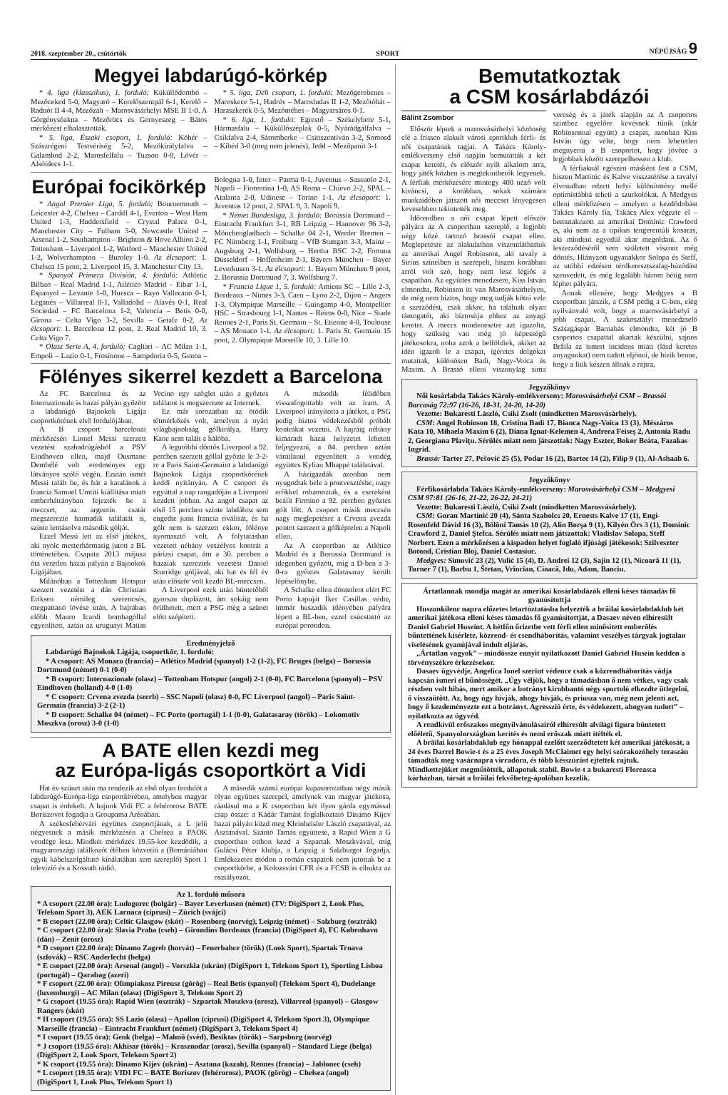2018. szeptember 20., csütörtök SPORT NÉPÚJSÁG 9
Megyei labdarúgó-körkép
* 4. liga (klasszikus), 1. forduló: Küküllődombó – Mezőceked 5-0, Magyaró – Kerelőszentpál 6-1, Kerelő – Radnót II 4-4, Mezőzáh – Marosvásárhelyi MSE II 1-0. A Görgénysóakna – Mezőrücs és Gernyeszeg – Bátos mérkőzést elhalasztották.
* 5. liga, Északi csoport, 1. forduló: Köhér – Szászrégeni Testvériség 5-2, Mezőkirályfalva – Galambod 2-2, Marosfelfalu – Tuzson 0-0, Lövér – Alsóidecs 1-1.
* 5. liga, Déli csoport, 1. forduló: Mezőgerebenes – Maroskece 5-1, Hadrév – Marosludas II 1-2, Mezőtóhát – Haraszkerék 0-5, Mezőméhes – Magyarsáros 0-1.
* 6. liga, 1. forduló: Egrestő – Székelybere 5-1, Hármasfalu – Küküllőszéplak 0-5, Nyárádgálfalva – Csíkfalva 2-4, Sáromberke – Csittszentiván 3-2, Somosd – Kibéd 3-0 (meg nem jelenés), Jedd – Mezőpanit 3-1
Európai focikörkép
* Angol Premier Liga, 5. forduló: Bournemouth – Leicester 4-2, Chelsea – Cardiff 4-1, Everton – West Ham United 1-3, Huddersfield – Crystal Palace 0-1, Manchester City – Fulham 3-0, Newcastle United – Arsenal 1-2, Southampton – Brighton & Hove Albion 2-2, Tottenham – Liverpool 1-2, Watford – Manchester United 1-2, Wolverhampton – Burnley 1-0. Az élcsoport: 1. Chelsea 15 pont, 2. Liverpool 15, 3. Manchester City 13.
* Spanyol Primera División, 4. forduló: Athletic Bilbao – Real Madrid 1-1, Atlético Madrid – Eibar 1-1, Espanyol – Levante 1-0, Huesca – Rayo Vallecano 0-1, Leganés – Villarreal 0-1, Valladolid – Alavés 0-1, Real Sociedad – FC Barcelona 1-2, Valencia – Betis 0-0, Girona – Celta Vigo 3-2, Sevilla – Getafe 0-2. Az élcsoport: 1. Barcelona 12 pont, 2. Real Madrid 10, 3. Celta Vigo 7.
* Olasz Serie A, 4. forduló: Cagliari – AC Milan 1-1, Empoli – Lazio 0-1, Frosinone – Sampdoria 0-5, Genoa – Bologna 1-0, Inter – Parma 0-1, Juventus – Sassuolo 2-1, Napoli – Fiorentina 1-0, AS Roma – Chievo 2-2, SPAL – Atalanta 2-0, Udinese – Torino 1-1. Az élcsoport: 1. Juventus 12 pont, 2. SPAL 9, 3. Napoli 9.
* Német Bundesliga, 3. forduló: Borussia Dortmund – Eintracht Frankfurt 3-1, RB Leipzig – Hannover 96 3-2, Mönchengladbach – Schalke 04 2-1, Werder Bremen – FC Nürnberg 1-1, Freiburg – VfB Stuttgart 3-3, Mainz – Augsburg 2-1, Wolfsburg – Hertha BSC 2-2, Fortuna Düsseldorf – Hoffenheim 2-1, Bayern München – Bayer Leverkusen 3-1. Az élcsoport: 1. Bayern München 9 pont, 2. Borussia Dortmund 7, 3. Wolfsburg 7.
* Francia Ligue 1, 5. forduló: Amiens SC – Lille 2-3, Bordeaux – Nimes 3-3, Caen – Lyon 2-2, Dijon – Angers 1-3, Olympique Marseille – Guingamp 4-0, Montpellier HSC – Strasbourg 1-1, Nantes – Reims 0-0, Nice – Stade Rennes 2-1, Paris St. Germain – St. Etienne 4-0, Toulouse – AS Monaco 1-1. Az élcsoport: 1. Paris St. Germain 15 pont, 2. Olympique Marseille 10, 3. Lille 10.
Fölényes sikerrel kezdett a Barcelona
Az FC Barcelona és az Internazionale is hazai pályán győzött a labdarúgó Bajnokok Ligája csoportkörének első fordulójában.
A B csoport barcelonai mérkőzésén Lionel Messi szerzett vezetést szabadrúgásból a PSV Eindhoven ellen, majd Ousmane Dembélé volt eredményes egy látványos szóló végén. Ezután ismét Messi talált be, és bár a katalánok a francia Samuel Umtiti kiállítása miatt emberhátrányban fejezték be a meccset, az argentin csatár megszerezte harmadik találatát is, szinte lemásolva második gólját.
Ezzel Messi lett az első játékos, aki nyolc mesterhármasig jutott a BL történetében. Csapata 2013 májusa óta veretlen hazai pályán a Bajnokok Ligájában.
Milánóban a Tottenham Hotspur szerzett vezetést a dán Christian Eriksen némileg szerencsés, megpattanó lövése után. A hajrában előbb Mauro Icardi bombagóllal egyenlített, aztán az uruguayi Matias Vecino egy szöglet után a győztes találatot is megszerezte az Internek.
Ez már sorozatban az ötödik tétmérkőzés volt, amelyen a nyári világbajnokság gólkirálya, Harry Kane nem talált a hálóba.
A legutóbbi döntős Liverpool a 92. percben szerzett góllal győzte le 3-2-re a Paris Saint-Germaint a labdarúgó Bajnokok Ligája csoportkörének keddi nyitányán. A C csoport és egyúttal a nap rangadóján a Liverpool kezdett jobban. Az angol csapat az első 15 percben szinte labdához sem engedte jutni francia riválisát, és ha gólt nem is szerzett ekkor, fölénye nyomasztó volt. A folytatásban vezetett néhány veszélyes kontrát a párizsi csapat, ám a 30. percben a hazaiak szereztek vezetést Daniel Sturridge góljával, aki hat és fél év után először volt kezdő BL-meccsen.
A Liverpool ezek után büntetőből gyorsan duplázott, ám sokáig nem örülhetett, mert a PSG még a szünet előtt szépített.
A második félidőben visszafogottabb volt az iram. A Liverpool irányította a játékot, a PSG pedig biztos védekezésből próbált kontrákat vezetni. A hajráig néhány kimaradt hazai helyzetet lehetett feljegyezni, a 84. percben aztán váratlanul egyenlített a vendég együttes Kylian Mbappé találatával.
A házigazdák azonban nem nyugodtak bele a pontvesztésbe, nagy erőkkel rohamoztak, és a csereként beállt Firmino a 92. percben győztes gólt lőtt. A csoport másik meccsén nagy meglepetésre a Crvena zvezda pontot szerzett a gólképtelen a Napoli ellen.
Az A csoportban az Atlético Madrid és a Borussia Dortmund is idegenben győzött, míg a D-ben a 3-0-ra győztes Galatasaray került lépéselőnybe.
A Schalke ellen döntetlent elért FC Porto kapuját Iker Casillas védte, immár huszadik idényében pályára lépett a BL-ben, ezzel csúcstartó az európai porondon.
Eredményjelző
Labdarúgó Bajnokok Ligája, csoportkör, 1. forduló:
* A csoport: AS Monaco (francia) – Atlético Madrid (spanyol) 1-2 (1-2), FC Bruges (belga) – Borussia Dortmund (német) 0-1 (0-0)
* B csoport: Internazionale (olasz) – Tottenham Hotspur (angol) 2-1 (0-0), FC Barcelona (spanyol) – PSV Eindhoven (holland) 4-0 (1-0)
* C csoport: Crvena zvezda (szerb) – SSC Napoli (olasz) 0-0, FC Liverpool (angol) – Paris Saint-Germain (francia) 3-2 (2-1)
* D csoport: Schalke 04 (német) – FC Porto (portugál) 1-1 (0-0), Galatasaray (török) – Lokomotiv Moszkva (orosz) 3-0 (1-0)
A BATE ellen kezdi meg
az Európa-ligás csoportkört a Vidi
Hat év szünet után ma rendezik az első olyan fordulót a labdarúgó-Európa-liga csoportkörében, amelyben magyar csapat is érdekelt. A bajnok Vidi FC a fehérorosz BATE Boriszovot fogadja a Groupama Arénában.
A székesfehérvári együttes csoportjának, a L jelű négyesnek a másik mérkőzésén a Chelsea a PAOK vendége lesz. Mindkét mérkőzés 19.55-kor kezdődik, a magyarországi találkozót élőben közvetíti a (Romániában egyik kábelszolgáltató kínálatában sem szereplő) Sport 1 televízió és a Kossuth rádió.
A második számú európai kupasorozatban négy másik olyan együttes szerepel, amelynek van magyar játékosa, ráadásul ma a K csoportban két ilyen gárda egymással csap össze: a Kádár Tamást foglalkoztató Dinamo Kijev hazai pályán küzd meg Kleinheisler László csapatával, az Asztanával. Szántó Tamás együttese, a Rapid Wien a G csoportban otthon kezd a Szpartak Moszkvával, míg Gulácsi Péter klubja, a Leipzig a Salzburgot fogadja. Emlékezetes módon a román csapatok nem jutottak be a csoportkörbe, a Kolozsvári CFR és a FCSB is elbukta az osztályozót.
Az 1. forduló műsora
* A csoport (22.00 óra): Ludogorec (bolgár) – Bayer Leverkusen (német) (TV: DigiSport 2, Look Plus, Telekom Sport 3), AEK Larnaca (ciprusi) – Zürich (svájci)
* B csoport (22.00 óra): Celtic Glasgow (skót) – Rosenborg (norvég), Leipzig (német) – Salzburg (osztrák)
* C csoport (22.00 óra): Slavia Praha (cseh) – Girondins Bordeaux (francia) (DigiSport 4), FC København (dán) – Zenit (orosz)
* D csoport (22.00 óra): Dinamo Zagreb (horvát) – Fenerbahce (török) (Look Sport), Spartak Trnava (szlovák) – RSC Anderlecht (belga)
* E csoport (22.00 óra): Arsenal (angol) – Vorszkla (ukrán) (DigiSport 1, Telekom Sport 1), Sporting Lisboa (portugál) – Qarabag (azeri)
* F csoport (22.00 óra): Olimpiakosz Pireusz (görög) – Real Betis (spanyol) (Telekom Sport 4), Dudelange (luxemburgi) – AC Milan (olasz) (DigiSport 3, Telekom Sport 2)
* G csoport (19.55 óra): Rapid Wien (osztrák) – Szpartak Moszkva (orosz), Villarreal (spanyol) – Glasgow Rangers (skót)
* H csoport (19.55 óra): SS Lazio (olasz) – Apollon (ciprusi) (DigiSport 4, Telekom Sport 3), Olympique Marseille (francia) – Eintracht Frankfurt (német) (DigiSport 3, Telekom Sport 4)
* I csoport (19.55 óra): Genk (belga) – Malmö (svéd), Besiktas (török) – Sarpsborg (norvég)
* J csoport (19.55 óra): Akhisar (török) – Krasznodar (orosz), Sevilla (spanyol) – Standard Liege (belga) (DigiSport 2, Look Sport, Telekom Sport 2)
* K csoport (19.55 óra): Dinamo Kijev (ukrán) – Asztana (kazah), Rennes (francia) – Jablonec (cseh)
* L csoport (19.55 óra): VIDI FC – BATE Boriszov (fehérorosz), PAOK (görög) – Chelsea (angol) (DigiSport 1, Look Plus, Telekom Sport 1)
Bemutatkoztak
a CSM kosárlabdázói
Bálint Zsombor
Először léptek a marosvásárhelyi közönség elé a frissen alakult városi sportklub férfi- és női csapatának tagjai. A Takács Károly-emlékverseny első napján bemutatták a két csapat keretét, és először nyílt alkalom arra, hogy játék közben is megtekinthetők legyenek. A férfiak mérkőzésére mintegy 400 néző volt kíváncsi, a korábban, sokak számára munkaidőben játszott női meccset lényegesen kevesebben tekintették meg.
Időrendben a női csapat lépett először pályára az A csoportban szereplő, a legjobb négy közé tartozó brassói csapat ellen. Meglepetésre az alakulatban viszontláthattuk az amerikai Angel Robinsont, aki tavaly a Sirius színeiben is szerepelt, hiszen korábban arról volt szó, hogy nem lesz légiós a csapatban. Az együttes menedzsere, Kiss István elmondta, Robinson itt van Marosvásárhelyen, de még nem biztos, hogy meg tudják kötni vele a szerződést, csak akkor, ha találnak olyan támogatót, aki biztosítja ehhez az anyagi keretet. A meccs mindenesetre azt igazolta, hogy szükség van még jó képességű játékosokra, noha azok a belföldiek, akiket az idén igazolt le a csapat, ígéretes dolgokat mutattak, különösen Badi, Nagy-Voica és Maxim. A Brassó elleni viszonylag sima vereség és a játék alapján az A csoportos szinthez egyelőre kevésnek tűnik (akár Robinsonnal együtt) a csapat, azonban Kiss István úgy vélte, hogy nem lehetetlen megnyerni a B csoportot, hogy jövőre a legjobbak között szerepelhessen a klub.
A férfiaknál egészen másként fest a CSM, hiszen Martinic és Kalve visszatérése a tavalyi élvonalban edzett helyi különítmény mellé optimistábbá teheti a szurkolókat. A Medgyes elleni mérkőzésen – amelyen a kezdődobást Takács Károly fia, Takács Alex végezte el – bemutakozott az amerikai Dominic Crawford is, aki nem az a tipikus tengerentúli kosaras, aki mindent egyedül akar megoldani. Az ő leszerződéséről sem született viszont még döntés. Hiányzott ugyanakkor Solopa és Steff, az utóbbi edzésen térdkeresztszalag-húzódást szenvedett, és még legalább három hétig nem léphet pályára.
Annak ellenére, hogy Medgyes a B csoportban játszik, a CSM pedig a C-ben, elég nyilvánvaló volt, hogy a marosvásárhelyi a jobb csapat. A szakosztályt menedzselő Szászgáspár Barnabás elmondta, két jó B csoportos csapattal akartak készülni, sajnos Brăila az ismert incidens miatt (lásd keretes anyagunkat) nem tudott eljönni, de bízik benne, hogy a fiúk készen állnak a rajtra.
Jegyzőkönyv
Női kosárlabda Takács Károly-emlékverseny: Marosvásárhelyi CSM – Brassói Barcaság 72:97 (16-26, 18-31, 24-20, 14-20)
Vezette: Bukaresti László, Csiki Zsolt (mindketten Marosvásárhely).
CSM: Angel Robinson 18, Cristina Badi 17, Bianca Nagy-Voica 13 (3), Mészáros Kata 10, Mihaela Maxim 6 (2), Diana Ignat-Kelemen 4, Andreea Feiseş 2, Antonia Radu 2, Georgiana Plaviţu. Sérülés miatt nem játszottak: Nagy Eszter, Bokor Beáta, Fazakas Ingrid.
Brassó: Tarter 27, Pešović 25 (5), Podar 16 (2), Bartee 14 (2), Filip 9 (1), Al-Ashaab 6.
Jegyzőkönyv
Férfikosárlabda Takács Károly-emlékverseny: Marosvásárhelyi CSM – Medgyesi CSM 97:81 (26-16, 21-22, 26-22, 24-21)
Vezette: Bukaresti László, Csiki Zsolt (mindketten Marosvásárhely).
CSM: Goran Martinić 20 (4), Sánta Szabolcs 20, Ernests Kalve 17 (1), Engi-Rosenfeld Dávid 16 (3), Bölöni Tamás 10 (2), Alin Borşa 9 (1), Kilyén Örs 3 (1), Dominic Crawford 2, Daniel Ştefca. Sérülés miatt nem játszottak: Vladislav Solopa, Steff Norbert. Ezen a mérkőzésen a kispadon helyet foglaló ifjúsági játékosok: Szilveszter Botond, Cristian Bloj, Daniel Costasiuc.
Medgyes: Simović 23 (2), Vulić 15 (4), D. Andrei 12 (3), Sajin 12 (1), Nicoară 11 (1), Turner 7 (1), Barbu 1, Štetan, Vrîncian, Cioacă, Idu, Adam, Banciu.
Ártatlannak mondja magát az amerikai kosárlabdázók elleni késes támadás fő gyanúsítottja
Huszonkilenc napra előzetes letartóztatásba helyezték a brăilai kosárlabdaklub két amerikai játékosa elleni késes támadás fő gyanúsítottját, a Dasaev néven elhíresült Daniel Gabriel Huseint. A hétfőn őrizetbe vett férfi ellen minősített emberölés bűntettének kísérlete, közrend- és csendháborítás, valamint veszélyes tárgyak jogtalan viselésének gyanújával indult eljárás.
„Ártatlan vagyok” – mindössze ennyit nyilatkozott Daniel Gabriel Husein kedden a törvényszékre érkezésekor.
Dasaev ügyvédje, Angelica Ionel szerint védence csak a közrendháborítás vádja kapcsán ismeri el bűnösségét. „Úgy véljük, hogy a támadásban ő nem vétkes, vagy csak részben volt hibás, mert amikor a botrányt kirobbantó négy sportoló elkezdte ütlegelni, ő visszaütött. Az, hogy úgy hívják, ahogy hívják, és priusza van, még nem jelenti azt, hogy ő kezdeményezte ezt a botrányt. Agresszió érte, és védekezett, ahogyan tudott” – nyilatkozta az ügyvéd.
A rendkívül erőszakos megnyilvánulásairól elhíresült alvilági figura büntetett előéletű, Spanyolországban kerítés és nemi erőszak miatt ítélték el.
A brăilai kosárlabdaklub egy hónappal ezelőtt szerződtetett két amerikai játékosát, a 24 éves Darrel Bowie-t és a 25 éves Joseph McClaimet egy helyi szórakozóhely teraszán támadták meg vasárnapra virradóra, és több késszúrást ejtettek rajtuk. Mindkettejüket megműtötték, állapotuk stabil. Bowie-t a bukaresti Floreasca kórházban, társát a brăilai fekvőbeteg-ápolóban kezelik.